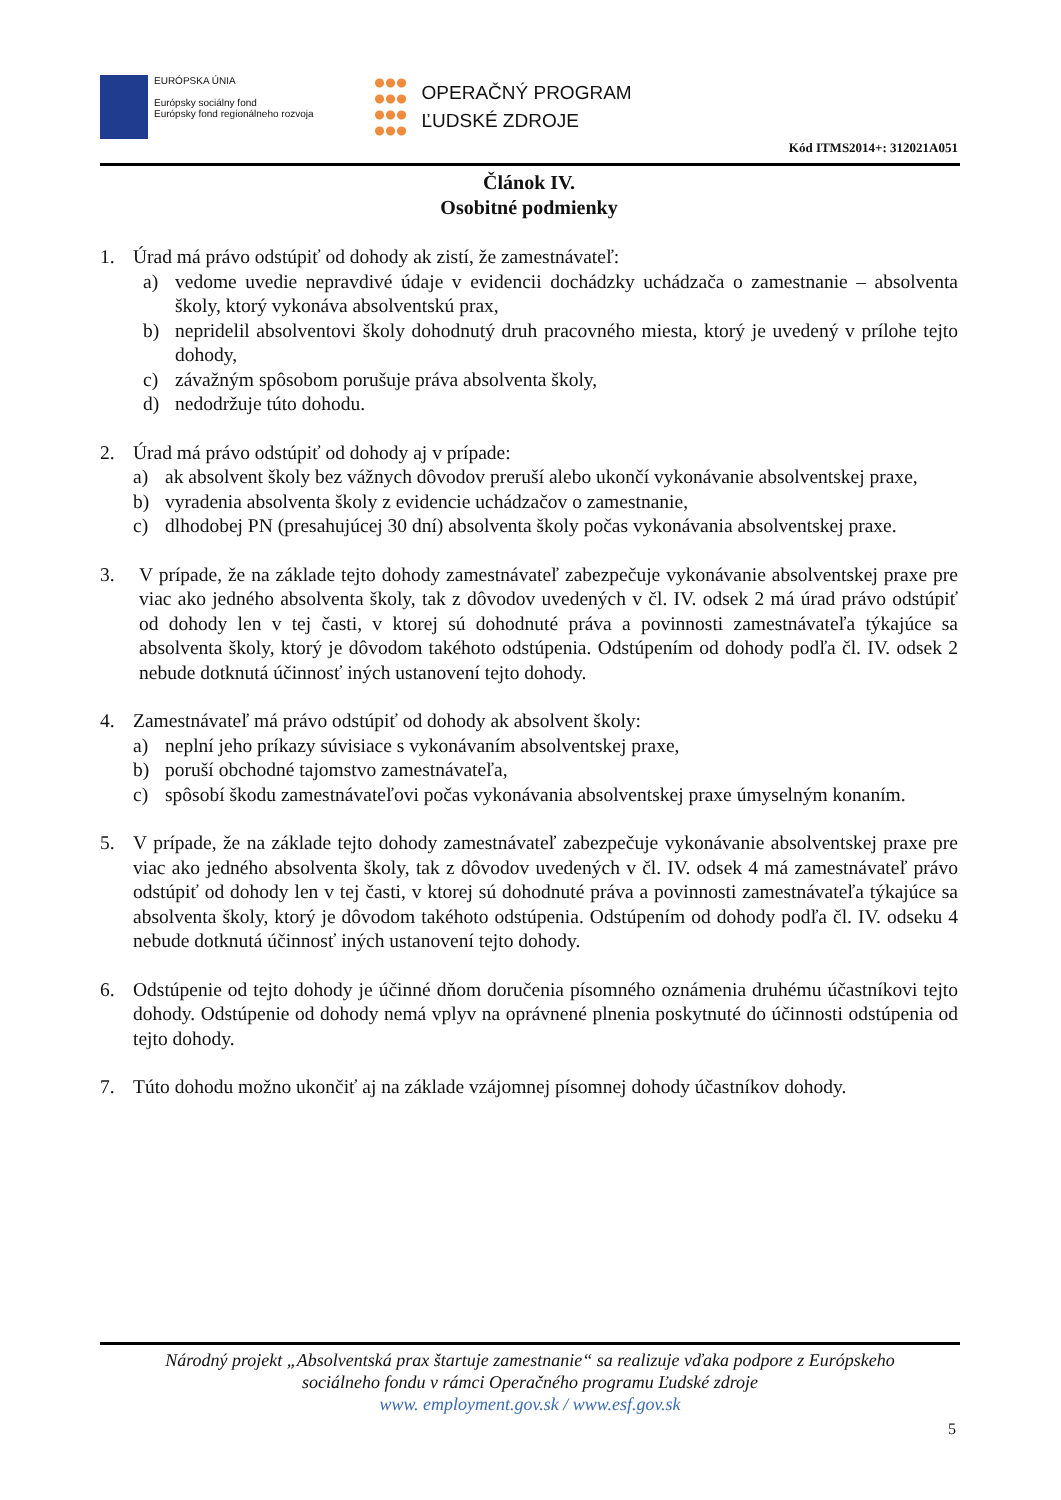EURÓPSKA ÚNIA
Európsky sociálny fond
Európsky fond regionálneho rozvoja
OPERAČNÝ PROGRAM
ĽUDSKÉ ZDROJE
Kód ITMS2014+: 312021A051
Článok IV.
Osobitné podmienky
1. Úrad má právo odstúpiť od dohody ak zistí, že zamestnávateľ:
a) vedome uvedie nepravdivé údaje v evidencii dochádzky uchádzača o zamestnanie – absolventa školy, ktorý vykonáva absolventskú prax,
b) nepridelil absolventovi školy dohodnutý druh pracovného miesta, ktorý je uvedený v prílohe tejto dohody,
c) závažným spôsobom porušuje práva absolventa školy,
d) nedodržuje túto dohodu.
2. Úrad má právo odstúpiť od dohody aj v prípade:
a) ak absolvent školy bez vážnych dôvodov preruší alebo ukončí vykonávanie absolventskej praxe,
b) vyradenia absolventa školy z evidencie uchádzačov o zamestnanie,
c) dlhodobej PN (presahujúcej 30 dní) absolventa školy počas vykonávania absolventskej praxe.
3. V prípade, že na základe tejto dohody zamestnávateľ zabezpečuje vykonávanie absolventskej praxe pre viac ako jedného absolventa školy, tak z dôvodov uvedených v čl. IV. odsek 2 má úrad právo odstúpiť od dohody len v tej časti, v ktorej sú dohodnuté práva a povinnosti zamestnávateľa týkajúce sa absolventa školy, ktorý je dôvodom takéhoto odstúpenia. Odstúpením od dohody podľa čl. IV. odsek 2 nebude dotknutá účinnosť iných ustanovení tejto dohody.
4. Zamestnávateľ má právo odstúpiť od dohody ak absolvent školy:
a) neplní jeho príkazy súvisiace s vykonávaním absolventskej praxe,
b) poruší obchodné tajomstvo zamestnávateľa,
c) spôsobí škodu zamestnávateľovi počas vykonávania absolventskej praxe úmyselným konaním.
5. V prípade, že na základe tejto dohody zamestnávateľ zabezpečuje vykonávanie absolventskej praxe pre viac ako jedného absolventa školy, tak z dôvodov uvedených v čl. IV. odsek 4 má zamestnávateľ právo odstúpiť od dohody len v tej časti, v ktorej sú dohodnuté práva a povinnosti zamestnávateľa týkajúce sa absolventa školy, ktorý je dôvodom takéhoto odstúpenia. Odstúpením od dohody podľa čl. IV. odseku 4 nebude dotknutá účinnosť iných ustanovení tejto dohody.
6. Odstúpenie od tejto dohody je účinné dňom doručenia písomného oznámenia druhému účastníkovi tejto dohody. Odstúpenie od dohody nemá vplyv na oprávnené plnenia poskytnuté do účinnosti odstúpenia od tejto dohody.
7. Túto dohodu možno ukončiť aj na základe vzájomnej písomnej dohody účastníkov dohody.
Národný projekt „Absolventská prax štartuje zamestnanie“ sa realizuje vďaka podpore z Európskeho
sociálneho fondu v rámci Operačného programu Ľudské zdroje
www. employment.gov.sk / www.esf.gov.sk
5